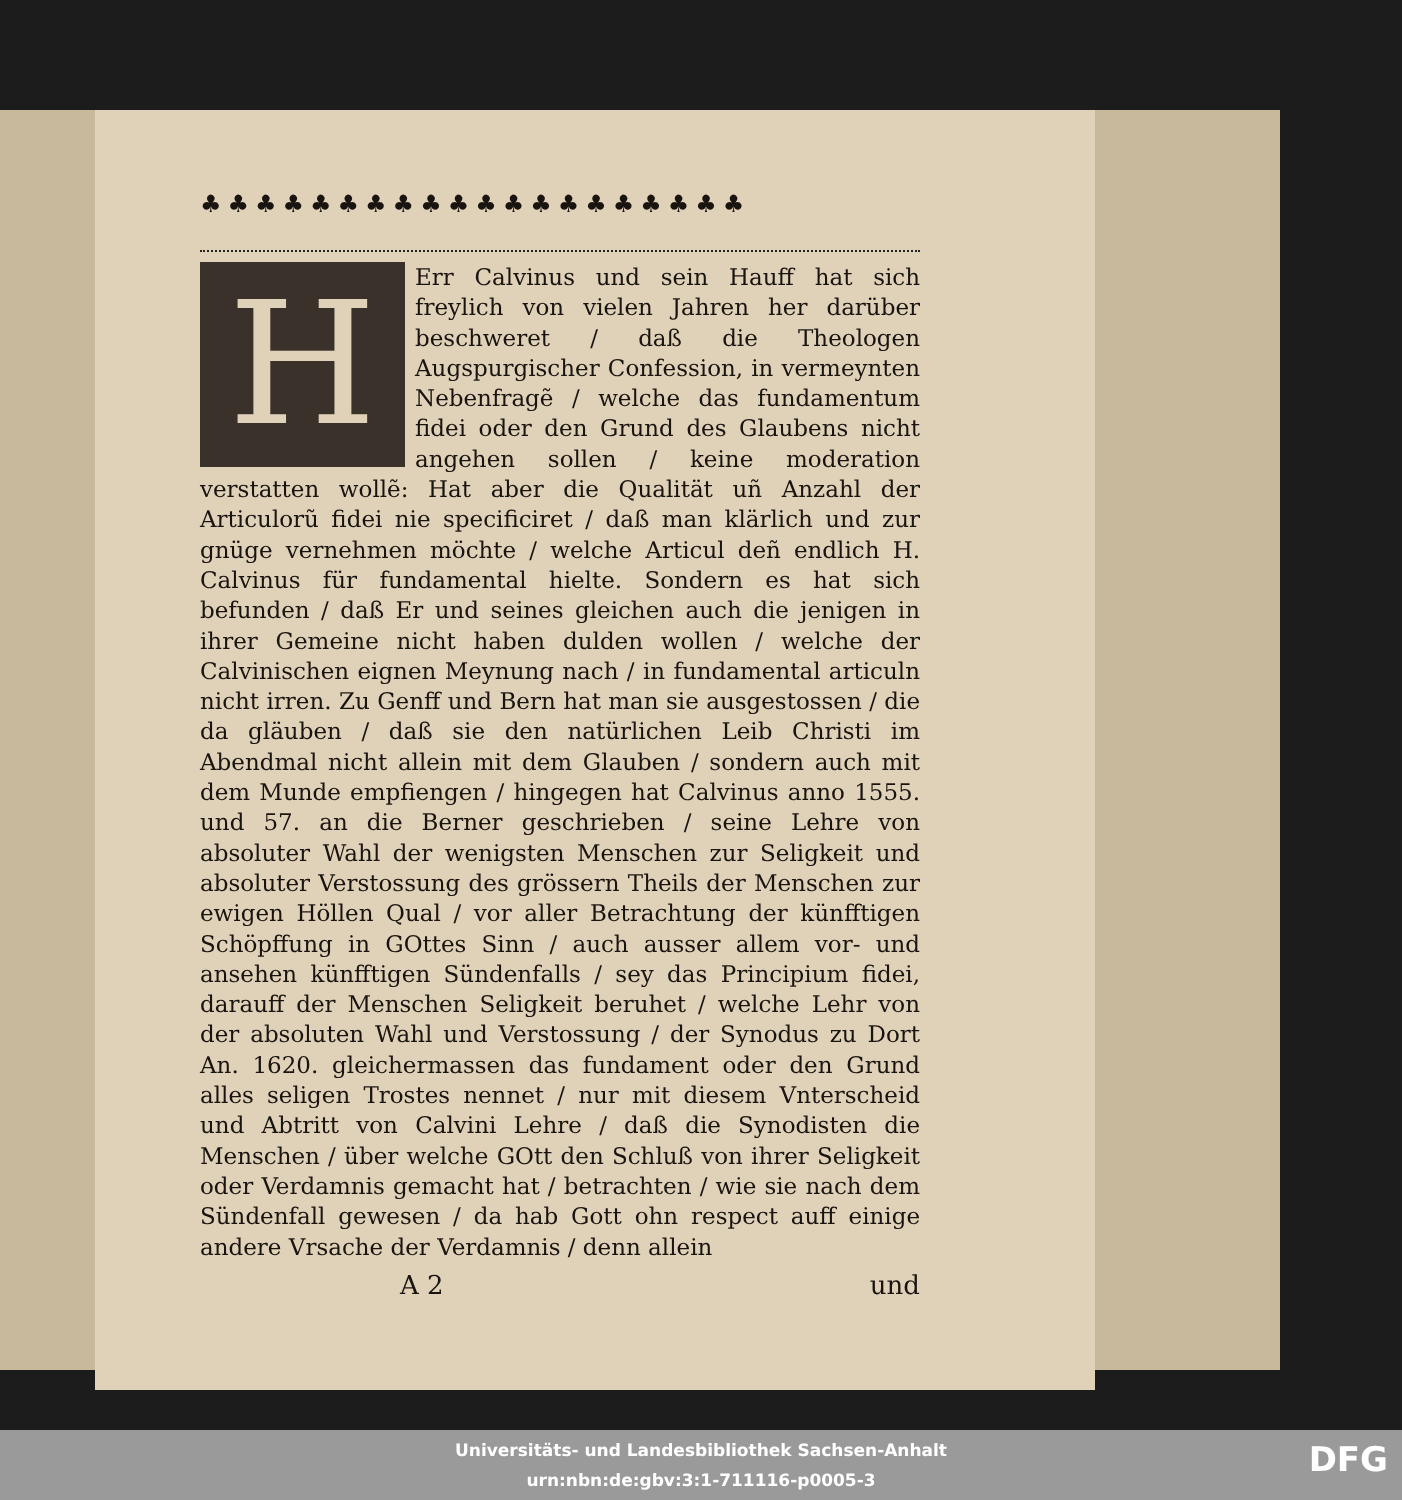♣♣♣♣♣♣♣♣♣♣♣♣♣♣♣♣♣♣♣♣
H
Err Calvinus und sein Hauff hat sich freylich von vielen Jahren her darüber beschweret / daß die Theologen Augspurgischer Confession, in vermeynten Nebenfragẽ / welche das fundamentum fidei oder den Grund des Glaubens nicht angehen sollen / keine moderation verstatten wollẽ: Hat aber die Qualität uñ Anzahl der Articulorũ fidei nie specificiret / daß man klärlich und zur gnüge vernehmen möchte / welche Articul deñ endlich H. Calvinus für fundamental hielte. Sondern es hat sich befunden / daß Er und seines gleichen auch die jenigen in ihrer Gemeine nicht haben dulden wollen / welche der Calvinischen eignen Meynung nach / in fundamental articuln nicht irren. Zu Genff und Bern hat man sie ausgestossen / die da gläuben / daß sie den natürlichen Leib Christi im Abendmal nicht allein mit dem Glauben / sondern auch mit dem Munde empfiengen / hingegen hat Calvinus anno 1555. und 57. an die Berner geschrieben / seine Lehre von absoluter Wahl der wenigsten Menschen zur Seligkeit und absoluter Verstossung des grössern Theils der Menschen zur ewigen Höllen Qual / vor aller Betrachtung der künfftigen Schöpffung in GOttes Sinn / auch ausser allem vor- und ansehen künfftigen Sündenfalls / sey das Principium fidei, darauff der Menschen Seligkeit beruhet / welche Lehr von der absoluten Wahl und Verstossung / der Synodus zu Dort An. 1620. gleichermassen das fundament oder den Grund alles seligen Trostes nennet / nur mit diesem Vnterscheid und Abtritt von Calvini Lehre / daß die Synodisten die Menschen / über welche GOtt den Schluß von ihrer Seligkeit oder Verdamnis gemacht hat / betrachten / wie sie nach dem Sündenfall gewesen / da hab Gott ohn respect auff einige andere Vrsache der Verdamnis / denn allein
A 2 und
Universitäts- und Landesbibliothek Sachsen-Anhalt
urn:nbn:de:gbv:3:1-711116-p0005-3
DFG